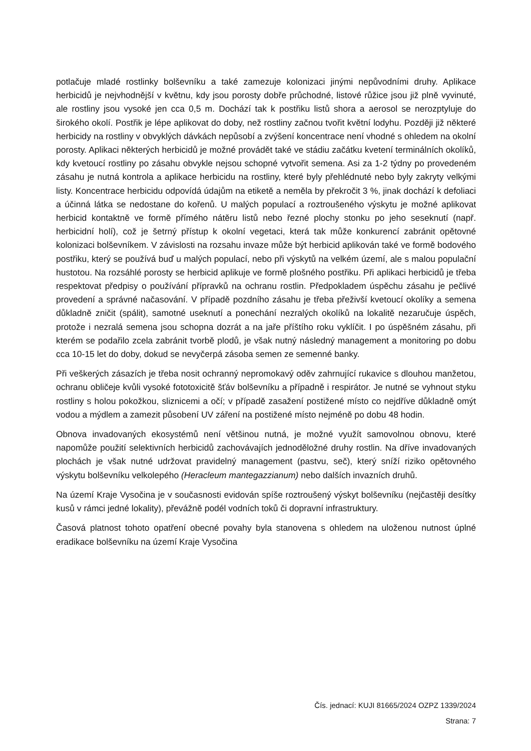potlačuje mladé rostlinky bolševníku a také zamezuje kolonizaci jinými nepůvodními druhy. Aplikace herbicidů je nejvhodnější v květnu, kdy jsou porosty dobře průchodné, listové růžice jsou již plně vyvinuté, ale rostliny jsou vysoké jen cca 0,5 m. Dochází tak k postřiku listů shora a aerosol se nerozptyluje do širokého okolí. Postřik je lépe aplikovat do doby, než rostliny začnou tvořit květní lodyhu. Později již některé herbicidy na rostliny v obvyklých dávkách nepůsobí a zvýšení koncentrace není vhodné s ohledem na okolní porosty. Aplikaci některých herbicidů je možné provádět také ve stádiu začátku kvetení terminálních okolíků, kdy kvetoucí rostliny po zásahu obvykle nejsou schopné vytvořit semena. Asi za 1-2 týdny po provedeném zásahu je nutná kontrola a aplikace herbicidu na rostliny, které byly přehlédnuté nebo byly zakryty velkými listy. Koncentrace herbicidu odpovídá údajům na etiketě a neměla by překročit 3 %, jinak dochází k defoliaci a účinná látka se nedostane do kořenů. U malých populací a roztroušeného výskytu je možné aplikovat herbicid kontaktně ve formě přímého nátěru listů nebo řezné plochy stonku po jeho seseknutí (např. herbicidní holí), což je šetrný přístup k okolní vegetaci, která tak může konkurencí zabránit opětovné kolonizaci bolševníkem. V závislosti na rozsahu invaze může být herbicid aplikován také ve formě bodového postřiku, který se používá buď u malých populací, nebo při výskytů na velkém území, ale s malou populační hustotou. Na rozsáhlé porosty se herbicid aplikuje ve formě plošného postřiku. Při aplikaci herbicidů je třeba respektovat předpisy o používání přípravků na ochranu rostlin. Předpokladem úspěchu zásahu je pečlivé provedení a správné načasování. V případě pozdního zásahu je třeba přeživší kvetoucí okolíky a semena důkladně zničit (spálit), samotné useknutí a ponechání nezralých okolíků na lokalitě nezaručuje úspěch, protože i nezralá semena jsou schopna dozrát a na jaře příštího roku vyklíčit. I po úspěšném zásahu, při kterém se podařilo zcela zabránit tvorbě plodů, je však nutný následný management a monitoring po dobu cca 10-15 let do doby, dokud se nevyčerpá zásoba semen ze semenné banky.
Při veškerých zásazích je třeba nosit ochranný nepromokavý oděv zahrnující rukavice s dlouhou manžetou, ochranu obličeje kvůli vysoké fototoxicitě šťáv bolševníku a případně i respirátor. Je nutné se vyhnout styku rostliny s holou pokožkou, sliznicemi a očí; v případě zasažení postižené místo co nejdříve důkladně omýt vodou a mýdlem a zamezit působení UV záření na postižené místo nejméně po dobu 48 hodin.
Obnova invadovaných ekosystémů není většinou nutná, je možné využít samovolnou obnovu, které napomůže použití selektivních herbicidů zachovávajích jednoděložné druhy rostlin. Na dříve invadovaných plochách je však nutné udržovat pravidelný management (pastvu, seč), který sníží riziko opětovného výskytu bolševníku velkolepého (Heracleum mantegazzianum) nebo dalších invazních druhů.
Na území Kraje Vysočina je v současnosti evidován spíše roztroušený výskyt bolševníku (nejčastěji desítky kusů v rámci jedné lokality), převážně podél vodních toků či dopravní infrastruktury.
Časová platnost tohoto opatření obecné povahy byla stanovena s ohledem na uloženou nutnost úplné eradikace bolševníku na území Kraje Vysočina
Čís. jednací: KUJI 81665/2024 OZPZ 1339/2024
Strana: 7